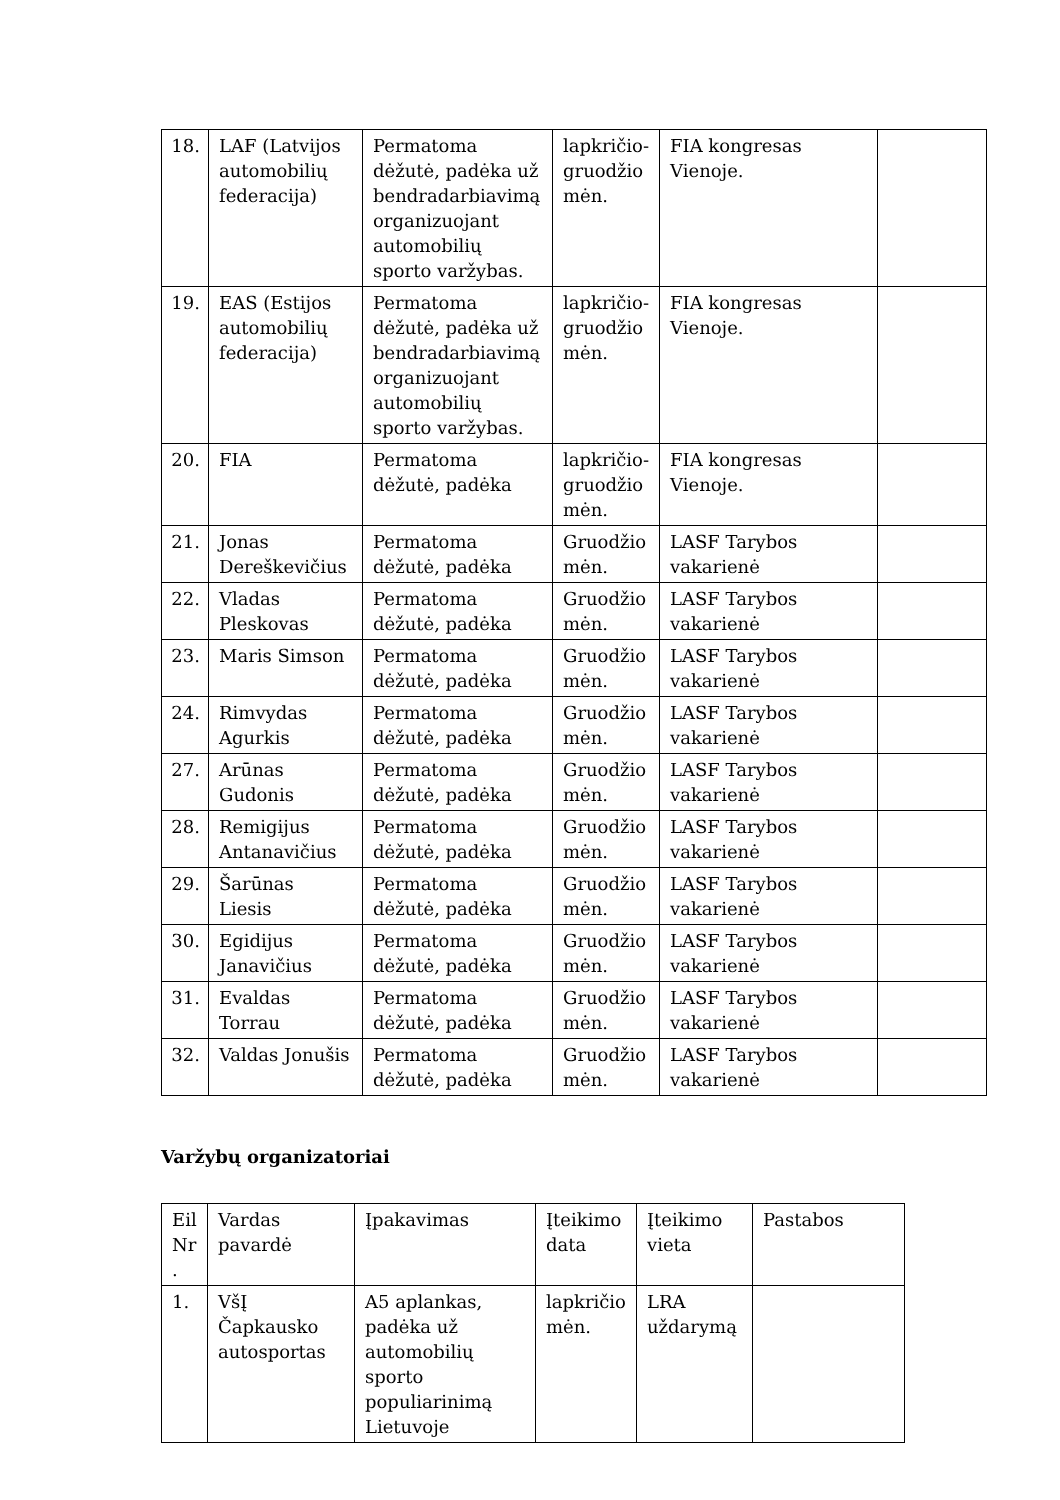| 18. | LAF (Latvijos automobilių federacija) | Permatoma dėžutė, padėka už bendradarbiavimą organizuojant automobilių sporto varžybas. | lapkričio-gruodžio mėn. | FIA kongresas Vienoje. | |
| 19. | EAS (Estijos automobilių federacija) | Permatoma dėžutė, padėka už bendradarbiavimą organizuojant automobilių sporto varžybas. | lapkričio-gruodžio mėn. | FIA kongresas Vienoje. | |
| 20. | FIA | Permatoma dėžutė, padėka | lapkričio-gruodžio mėn. | FIA kongresas Vienoje. | |
| 21. | Jonas Dereškevičius | Permatoma dėžutė, padėka | Gruodžio mėn. | LASF Tarybos vakarienė | |
| 22. | Vladas Pleskovas | Permatoma dėžutė, padėka | Gruodžio mėn. | LASF Tarybos vakarienė | |
| 23. | Maris Simson | Permatoma dėžutė, padėka | Gruodžio mėn. | LASF Tarybos vakarienė | |
| 24. | Rimvydas Agurkis | Permatoma dėžutė, padėka | Gruodžio mėn. | LASF Tarybos vakarienė | |
| 27. | Arūnas Gudonis | Permatoma dėžutė, padėka | Gruodžio mėn. | LASF Tarybos vakarienė | |
| 28. | Remigijus Antanavičius | Permatoma dėžutė, padėka | Gruodžio mėn. | LASF Tarybos vakarienė | |
| 29. | Šarūnas Liesis | Permatoma dėžutė, padėka | Gruodžio mėn. | LASF Tarybos vakarienė | |
| 30. | Egidijus Janavičius | Permatoma dėžutė, padėka | Gruodžio mėn. | LASF Tarybos vakarienė | |
| 31. | Evaldas Torrau | Permatoma dėžutė, padėka | Gruodžio mėn. | LASF Tarybos vakarienė | |
| 32. | Valdas Jonušis | Permatoma dėžutė, padėka | Gruodžio mėn. | LASF Tarybos vakarienė | |
Varžybų organizatoriai
| Eil Nr . | Vardas pavardė | Įpakavimas | Įteikimo data | Įteikimo vieta | Pastabos |
| 1. | VšĮ Čapkausko autosportas | A5 aplankas, padėka už automobilių sporto populiarinimą Lietuvoje | lapkričio mėn. | LRA uždarymą | |